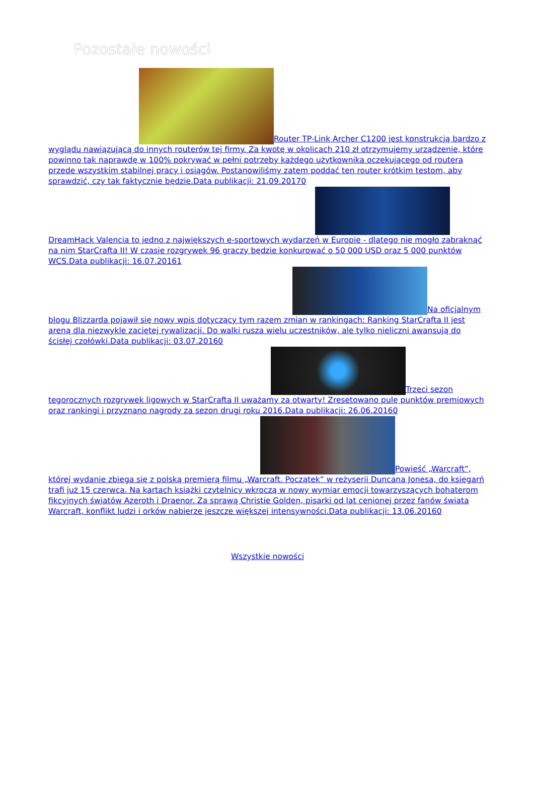Pozostałe nowości
Router TP-Link Archer C1200 jest konstrukcją bardzo z wyglądu nawiązującą do innych routerów tej firmy. Za kwotę w okolicach 210 zł otrzymujemy urządzenie, które powinno tak naprawdę w 100% pokrywać w pełni potrzeby każdego użytkownika oczekującego od routera przede wszystkim stabilnej pracy i osiągów. Postanowiliśmy zatem poddać ten router krótkim testom, aby sprawdzić, czy tak faktycznie będzie.Data publikacji: 21.09.20170
DreamHack Valencia to jedno z największych e-sportowych wydarzeń w Europie - dlatego nie mogło zabraknąć na nim StarCrafta II! W czasie rozgrywek 96 graczy będzie konkurować o 50 000 USD oraz 5 000 punktów WCS.Data publikacji: 16.07.20161
Na oficjalnym blogu Blizzarda pojawił się nowy wpis dotyczący tym razem zmian w rankingach: Ranking StarCrafta II jest areną dla niezwykle zaciętej rywalizacji. Do walki rusza wielu uczestników, ale tylko nieliczni awansują do ścisłej czołówki.Data publikacji: 03.07.20160
Trzeci sezon tegorocznych rozgrywek ligowych w StarCrafta II uważamy za otwarty! Zresetowano pulę punktów premiowych oraz rankingi i przyznano nagrody za sezon drugi roku 2016.Data publikacji: 26.06.20160
Powieść „Warcraft”, której wydanie zbiega się z polską premierą filmu „Warcraft. Początek” w reżyserii Duncana Jonesa, do księgarń trafi już 15 czerwca. Na kartach książki czytelnicy wkroczą w nowy wymiar emocji towarzyszących bohaterom fikcyjnych światów Azeroth i Draenor. Za sprawą Christie Golden, pisarki od lat cenionej przez fanów świata Warcraft, konflikt ludzi i orków nabierze jeszcze większej intensywności.Data publikacji: 13.06.20160
Wszystkie nowości